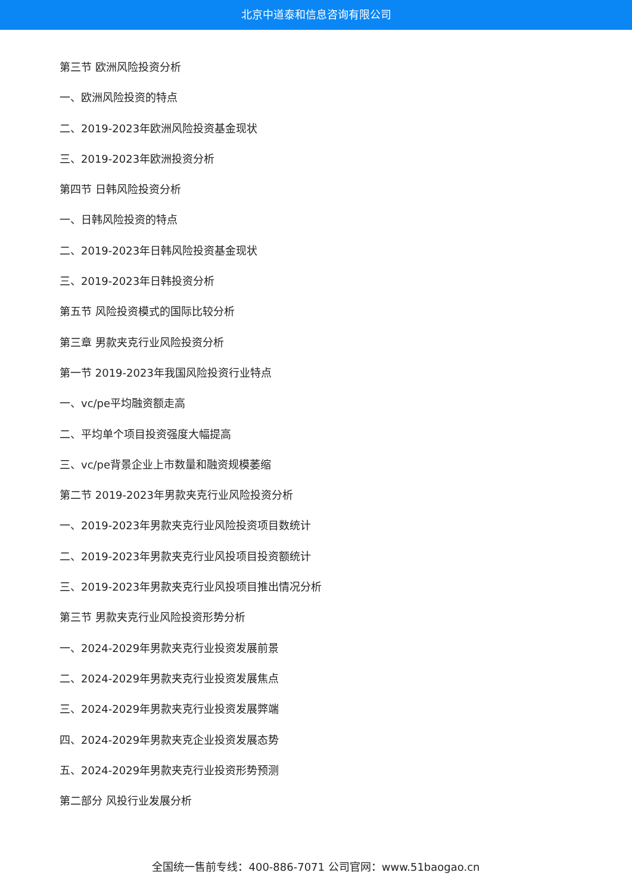北京中道泰和信息咨询有限公司
第三节 欧洲风险投资分析
一、欧洲风险投资的特点
二、2019-2023年欧洲风险投资基金现状
三、2019-2023年欧洲投资分析
第四节 日韩风险投资分析
一、日韩风险投资的特点
二、2019-2023年日韩风险投资基金现状
三、2019-2023年日韩投资分析
第五节 风险投资模式的国际比较分析
第三章 男款夹克行业风险投资分析
第一节 2019-2023年我国风险投资行业特点
一、vc/pe平均融资额走高
二、平均单个项目投资强度大幅提高
三、vc/pe背景企业上市数量和融资规模萎缩
第二节 2019-2023年男款夹克行业风险投资分析
一、2019-2023年男款夹克行业风险投资项目数统计
二、2019-2023年男款夹克行业风投项目投资额统计
三、2019-2023年男款夹克行业风投项目推出情况分析
第三节 男款夹克行业风险投资形势分析
一、2024-2029年男款夹克行业投资发展前景
二、2024-2029年男款夹克行业投资发展焦点
三、2024-2029年男款夹克行业投资发展弊端
四、2024-2029年男款夹克企业投资发展态势
五、2024-2029年男款夹克行业投资形势预测
第二部分 风投行业发展分析
全国统一售前专线：400-886-7071 公司官网：www.51baogao.cn